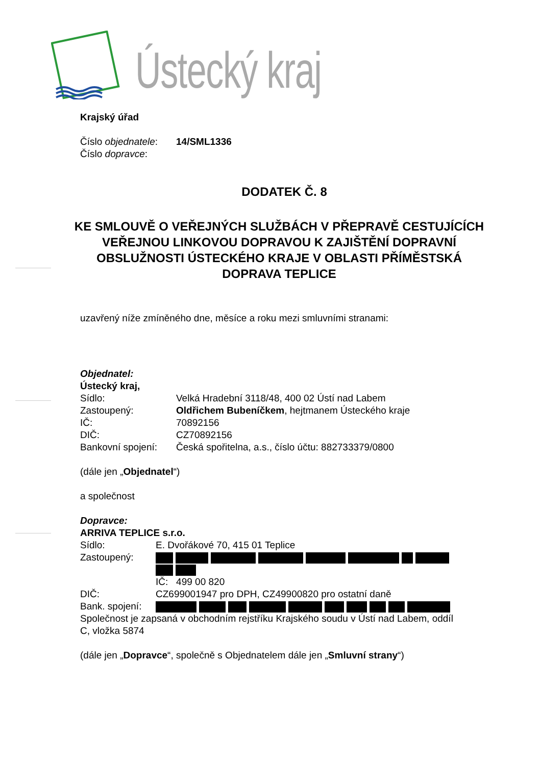Ústecký kraj
Krajský úřad
Číslo objednatele: 14/SML1336
Číslo dopravce:
DODATEK Č. 8
KE SMLOUVĚ O VEŘEJNÝCH SLUŽBÁCH V PŘEPRAVĚ CESTUJÍCÍCH VEŘEJNOU LINKOVOU DOPRAVOU K ZAJIŠTĚNÍ DOPRAVNÍ OBSLUŽNOSTI ÚSTECKÉHO KRAJE V OBLASTI PŘÍMĚSTSKÁ DOPRAVA TEPLICE
uzavřený níže zmíněného dne, měsíce a roku mezi smluvními stranami:
Objednatel:
Ústecký kraj,
Sídlo: Velká Hradební 3118/48, 400 02 Ústí nad Labem
Zastoupený: Oldřichem Bubeníčkem, hejtmanem Ústeckého kraje
IČ: 70892156
DIČ: CZ70892156
Bankovní spojení: Česká spořitelna, a.s., číslo účtu: 882733379/0800
(dále jen „Objednatel“)
a společnost
Dopravce:
ARRIVA TEPLICE s.r.o.
Sídlo: E. Dvořákové 70, 415 01 Teplice
Zastoupený:
IČ: 499 00 820
DIČ: CZ699001947 pro DPH, CZ49900820 pro ostatní daně
Bank. spojení:
Společnost je zapsaná v obchodním rejstříku Krajského soudu v Ústí nad Labem, oddíl C, vložka 5874
(dále jen „Dopravce“, společně s Objednatelem dále jen „Smluvní strany“)